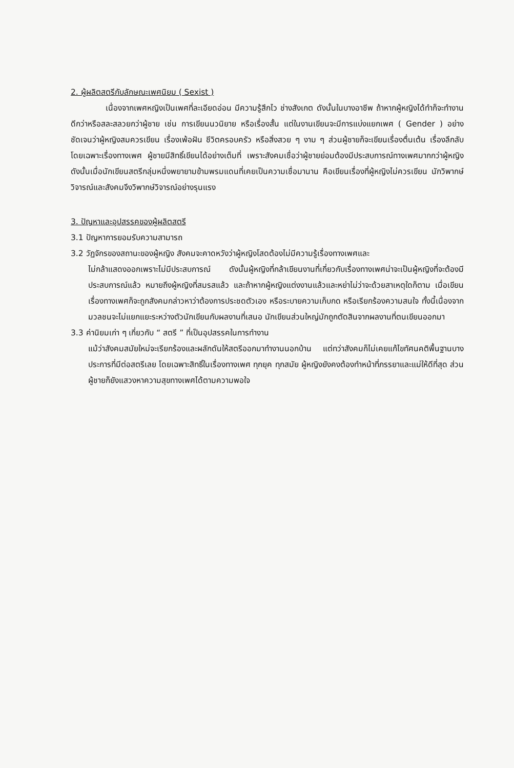2. ผู้ผลิตสตรีกับลักษณะเพศนิยม ( Sexist )
เนื่องจากเพศหญิงเป็นเพศที่ละเอียดอ่อน มีความรู้สึกไว ช่างสังเกต ดังนั้นในบางอาชีพ ถ้าหากผู้หญิงได้ทำก็จะทำงานดีกว่าหรือสละสลวยกว่าผู้ชาย เช่น การเขียนนวนิยาย หรือเรื่องสั้น แต่ในงานเขียนจะมีการแบ่งแยกเพศ ( Gender ) อย่างชัดเจนว่าผู้หญิงสมควรเขียน เรื่องเพ้อฝัน ชีวิตครอบครัว หรือสิ่งสวย ๆ งาม ๆ ส่วนผู้ชายก็จะเขียนเรื่องตื่นเต้น เรื่องลึกลับ โดยเฉพาะเรื่องทางเพศ ผู้ชายมีสิทธิ์เขียนได้อย่างเต็มที่ เพราะสังคมเชื่อว่าผู้ชายย่อมต้องมีประสบการณ์ทางเพศมากกว่าผู้หญิง ดังนั้นเมื่อนักเขียนสตรีกลุ่มหนึ่งพยายามข้ามพรมแดนที่เคยเป็นความเชื่อมานาน คือเขียนเรื่องที่ผู้หญิงไม่ควรเขียน นักวิพากษ์วิจารณ์และสังคมจึงวิพากษ์วิจารณ์อย่างรุนแรง
3. ปัญหาและอุปสรรคของผู้ผลิตสตรี
3.1 ปัญหาการยอมรับความสามารถ
3.2 วัฏจักรของสถานะของผู้หญิง สังคมจะคาดหวังว่าผู้หญิงโสดต้องไม่มีความรู้เรื่องทางเพศและ
ไม่กล้าแสดงออกเพราะไม่มีประสบการณ์ ดังนั้นผู้หญิงที่กล้าเขียนงานที่เกี่ยวกับเรื่องทางเพศน่าจะเป็นผู้หญิงที่จะต้องมีประสบการณ์แล้ว หมายถึงผู้หญิงที่สมรสแล้ว และถ้าหากผู้หญิงแต่งงานแล้วและหย่าไม่ว่าจะด้วยสาเหตุใดก็ตาม เมื่อเขียนเรื่องทางเพศก็จะถูกสังคมกล่าวหาว่าต้องการประชดตัวเอง หรือระบายความเก็บกด หรือเรียกร้องความสนใจ ทั้งนี้เนื่องจากมวลชนจะไม่แยกแยะระหว่างตัวนักเขียนกับผลงานที่เสนอ นักเขียนส่วนใหญ่มักถูกตัดสินจากผลงานที่ตนเขียนออกมา
3.3 ค่านิยมเก่า ๆ เกี่ยวกับ “ สตรี ” ที่เป็นอุปสรรคในการทำงาน
แม้ว่าสังคมสมัยใหม่จะเรียกร้องและผลักดันให้สตรีออกมาทำงานนอกบ้าน แต่ทว่าสังคมก็ไม่เคยแก้ไขทัศนคติพื้นฐานบางประการที่มีต่อสตรีเลย โดยเฉพาะสิทธิ์ในเรื่องทางเพศ ทุกยุค ทุกสมัย ผู้หญิงยังคงต้องทำหน้าที่ภรรยาและแม่ให้ดีที่สุด ส่วนผู้ชายก็ยังแสวงหาความสุขทางเพศได้ตามความพอใจ